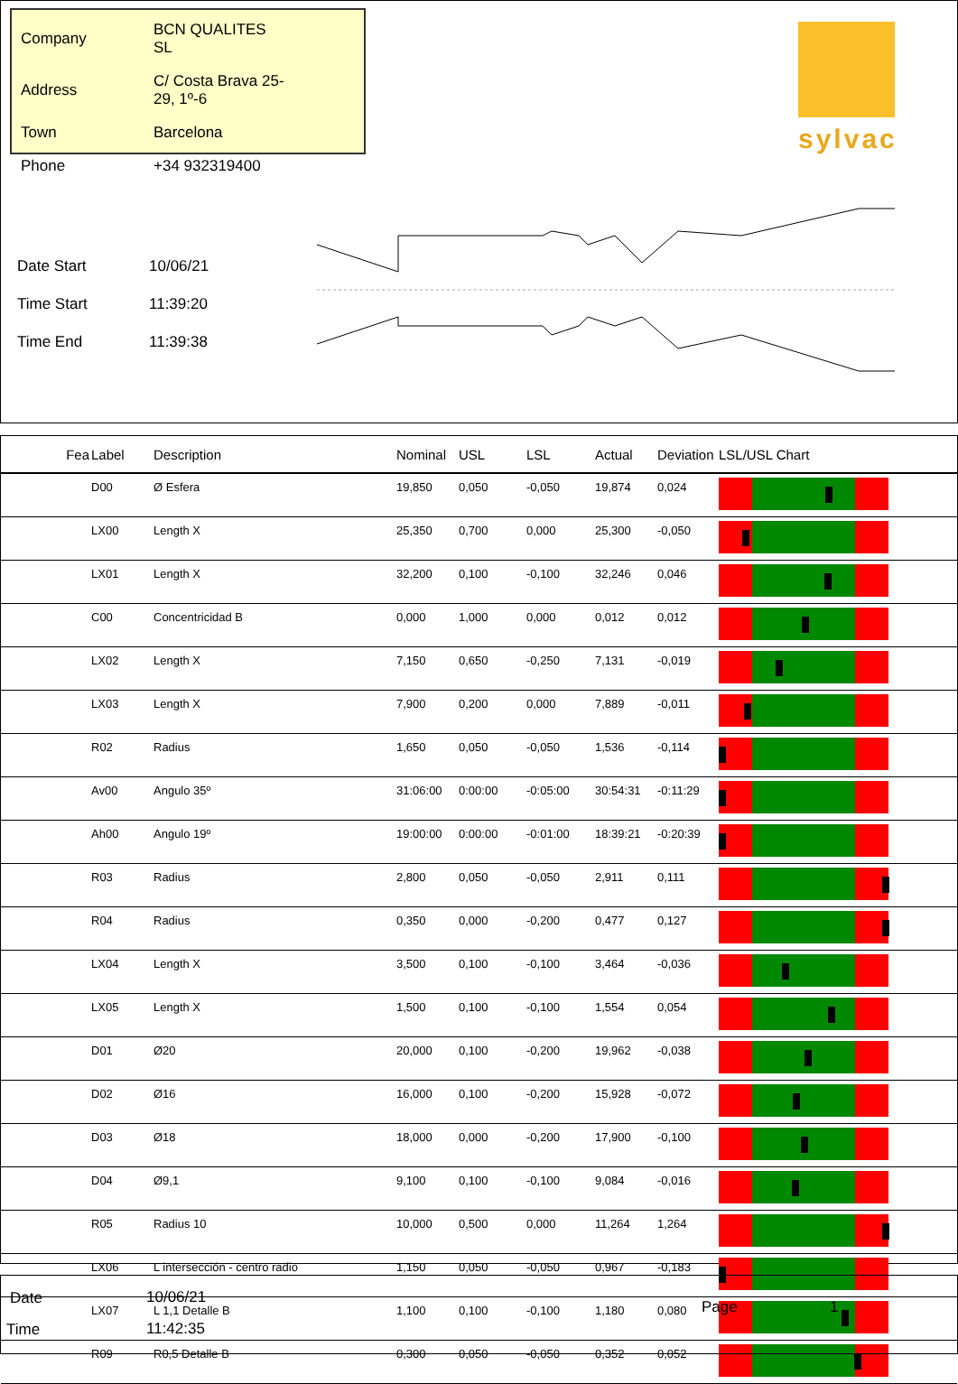| Company | BCN QUALITES SL |
| Address | C/ Costa Brava 25-29, 1º-6 |
| Town | Barcelona |
| Phone | +34 932319400 |
sylvac
| Date Start | 10/06/21 |
| Time Start | 11:39:20 |
| Time End | 11:39:38 |
| Fea | Label | Description | Nominal | USL | LSL | Actual | Deviation | LSL/USL Chart |
| --- | --- | --- | --- | --- | --- | --- | --- | --- |
| | D00 | Ø Esfera | 19,850 | 0,050 | -0,050 | 19,874 | 0,024 | |
| | LX00 | Length X | 25,350 | 0,700 | 0,000 | 25,300 | -0,050 | |
| | LX01 | Length X | 32,200 | 0,100 | -0,100 | 32,246 | 0,046 | |
| | C00 | Concentricidad B | 0,000 | 1,000 | 0,000 | 0,012 | 0,012 | |
| | LX02 | Length X | 7,150 | 0,650 | -0,250 | 7,131 | -0,019 | |
| | LX03 | Length X | 7,900 | 0,200 | 0,000 | 7,889 | -0,011 | |
| | R02 | Radius | 1,650 | 0,050 | -0,050 | 1,536 | -0,114 | |
| | Av00 | Angulo 35º | 31:06:00 | 0:00:00 | -0:05:00 | 30:54:31 | -0:11:29 | |
| | Ah00 | Angulo 19º | 19:00:00 | 0:00:00 | -0:01:00 | 18:39:21 | -0:20:39 | |
| | R03 | Radius | 2,800 | 0,050 | -0,050 | 2,911 | 0,111 | |
| | R04 | Radius | 0,350 | 0,000 | -0,200 | 0,477 | 0,127 | |
| | LX04 | Length X | 3,500 | 0,100 | -0,100 | 3,464 | -0,036 | |
| | LX05 | Length X | 1,500 | 0,100 | -0,100 | 1,554 | 0,054 | |
| | D01 | Ø20 | 20,000 | 0,100 | -0,200 | 19,962 | -0,038 | |
| | D02 | Ø16 | 16,000 | 0,100 | -0,200 | 15,928 | -0,072 | |
| | D03 | Ø18 | 18,000 | 0,000 | -0,200 | 17,900 | -0,100 | |
| | D04 | Ø9,1 | 9,100 | 0,100 | -0,100 | 9,084 | -0,016 | |
| | R05 | Radius 10 | 10,000 | 0,500 | 0,000 | 11,264 | 1,264 | |
| | LX06 | L intersección - centro radio | 1,150 | 0,050 | -0,050 | 0,967 | -0,183 | |
| | LX07 | L 1,1 Detalle B | 1,100 | 0,100 | -0,100 | 1,180 | 0,080 | |
| | R09 | R0,5 Detalle B | 0,300 | 0,050 | -0,050 | 0,352 | 0,052 | |
| Date | 10/06/21 | Page | 1 |
| Time | 11:42:35 | | |